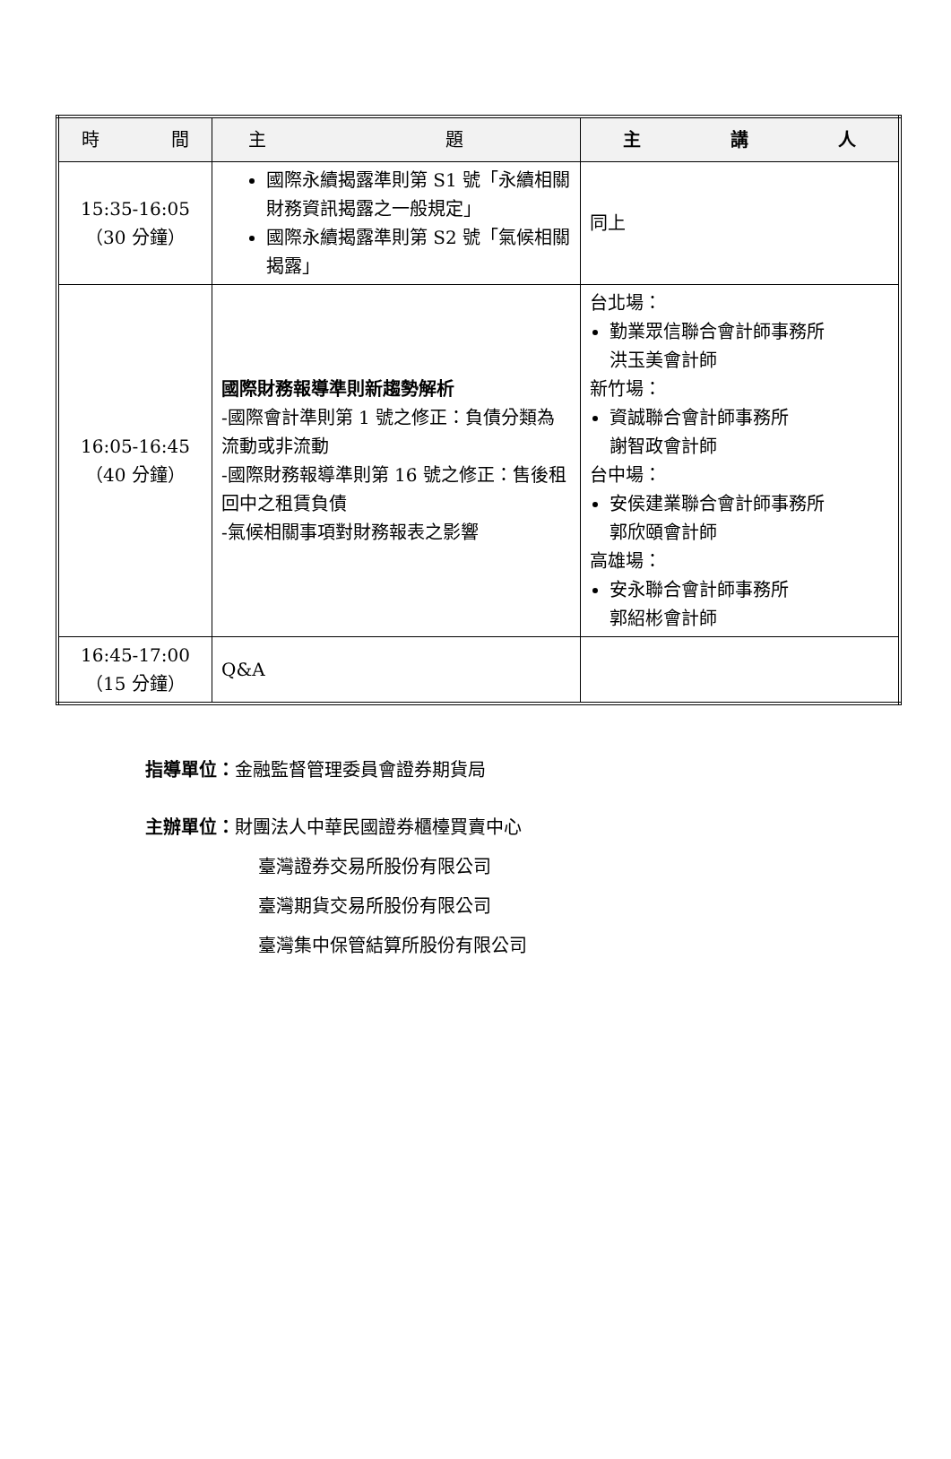| 時 間 | 主 題 | 主 講 人 |
| --- | --- | --- |
| 15:35-16:05 （30 分鐘） | 國際永續揭露準則第 S1 號「永續相關財務資訊揭露之一般規定」 國際永續揭露準則第 S2 號「氣候相關揭露」 | 同上 |
| 16:05-16:45 （40 分鐘） | 國際財務報導準則新趨勢解析 -國際會計準則第 1 號之修正：負債分類為流動或非流動 -國際財務報導準則第 16 號之修正：售後租回中之租賃負債 -氣候相關事項對財務報表之影響 | 台北場： 勤業眾信聯合會計師事務所 洪玉美會計師 新竹場： 資誠聯合會計師事務所 謝智政會計師 台中場： 安侯建業聯合會計師事務所 郭欣頤會計師 高雄場： 安永聯合會計師事務所 郭紹彬會計師 |
| 16:45-17:00 （15 分鐘） | Q&A | |
指導單位：金融監督管理委員會證券期貨局
主辦單位：財團法人中華民國證券櫃檯買賣中心
臺灣證券交易所股份有限公司
臺灣期貨交易所股份有限公司
臺灣集中保管結算所股份有限公司